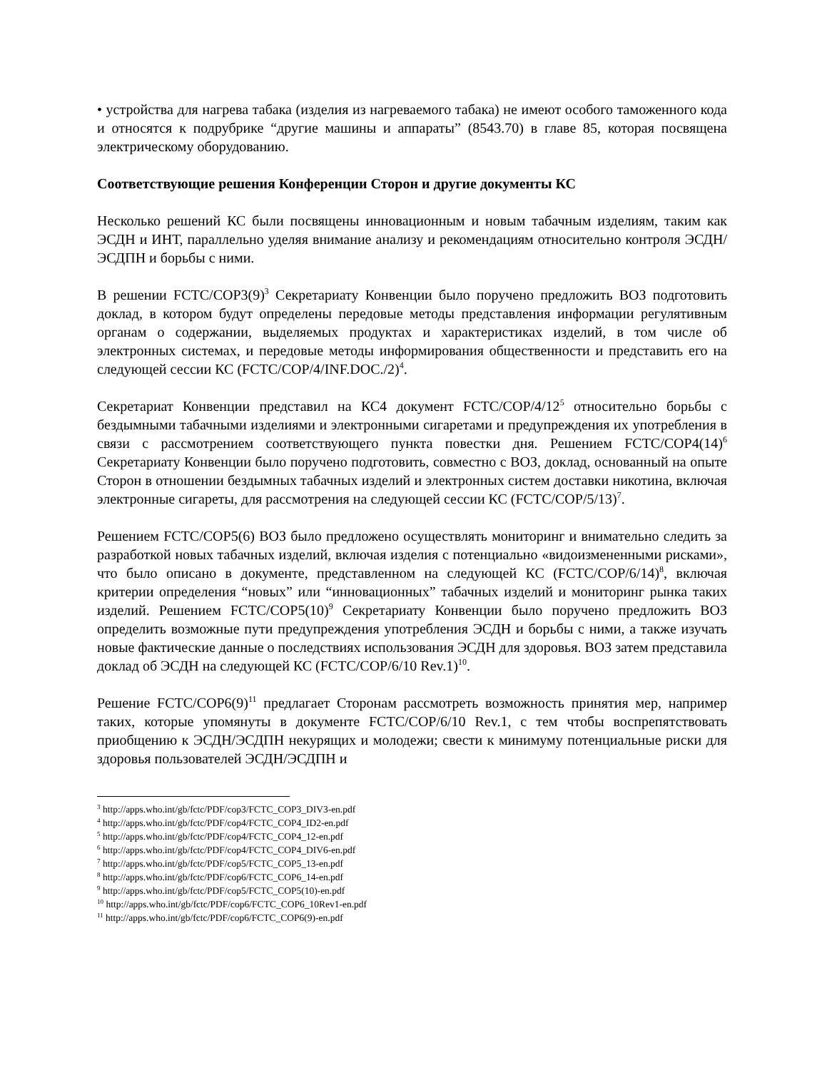• устройства для нагрева табака (изделия из нагреваемого табака) не имеют особого таможенного кода и относятся к подрубрике “другие машины и аппараты” (8543.70) в главе 85, которая посвящена электрическому оборудованию.
Соответствующие решения Конференции Сторон и другие документы КС
Несколько решений КС были посвящены инновационным и новым табачным изделиям, таким как ЭСДН и ИНТ, параллельно уделяя внимание анализу и рекомендациям относительно контроля ЭСДН/ЭСДПН и борьбы с ними.
В решении FCTC/COP3(9)<sup>3</sup> Секретариату Конвенции было поручено предложить ВОЗ подготовить доклад, в котором будут определены передовые методы представления информации регулятивным органам о содержании, выделяемых продуктах и характеристиках изделий, в том числе об электронных системах, и передовые методы информирования общественности и представить его на следующей сессии КС (FCTC/COP/4/INF.DOC./2)<sup>4</sup>.
Секретариат Конвенции представил на КС4 документ FCTC/COP/4/12<sup>5</sup> относительно борьбы с бездымными табачными изделиями и электронными сигаретами и предупреждения их употребления в связи с рассмотрением соответствующего пункта повестки дня. Решением FCTC/COP4(14)<sup>6</sup> Секретариату Конвенции было поручено подготовить, совместно с ВОЗ, доклад, основанный на опыте Сторон в отношении бездымных табачных изделий и электронных систем доставки никотина, включая электронные сигареты, для рассмотрения на следующей сессии КС (FCTC/COP/5/13)<sup>7</sup>.
Решением FCTC/COP5(6) ВОЗ было предложено осуществлять мониторинг и внимательно следить за разработкой новых табачных изделий, включая изделия с потенциально «видоизмененными рисками», что было описано в документе, представленном на следующей КС (FCTC/COP/6/14)<sup>8</sup>, включая критерии определения “новых” или “инновационных” табачных изделий и мониторинг рынка таких изделий. Решением FCTC/COP5(10)<sup>9</sup> Секретариату Конвенции было поручено предложить ВОЗ определить возможные пути предупреждения употребления ЭСДН и борьбы с ними, а также изучать новые фактические данные о последствиях использования ЭСДН для здоровья. ВОЗ затем представила доклад об ЭСДН на следующей КС (FCTC/COP/6/10 Rev.1)<sup>10</sup>.
Решение FCTC/COP6(9)<sup>11</sup> предлагает Сторонам рассмотреть возможность принятия мер, например таких, которые упомянуты в документе FCTC/COP/6/10 Rev.1, с тем чтобы воспрепятствовать приобщению к ЭСДН/ЭСДПН некурящих и молодежи; свести к минимуму потенциальные риски для здоровья пользователей ЭСДН/ЭСДПН и
<sup>3</sup> http://apps.who.int/gb/fctc/PDF/cop3/FCTC_COP3_DIV3-en.pdf
<sup>4</sup> http://apps.who.int/gb/fctc/PDF/cop4/FCTC_COP4_ID2-en.pdf
<sup>5</sup> http://apps.who.int/gb/fctc/PDF/cop4/FCTC_COP4_12-en.pdf
<sup>6</sup> http://apps.who.int/gb/fctc/PDF/cop4/FCTC_COP4_DIV6-en.pdf
<sup>7</sup> http://apps.who.int/gb/fctc/PDF/cop5/FCTC_COP5_13-en.pdf
<sup>8</sup> http://apps.who.int/gb/fctc/PDF/cop6/FCTC_COP6_14-en.pdf
<sup>9</sup> http://apps.who.int/gb/fctc/PDF/cop5/FCTC_COP5(10)-en.pdf
<sup>10</sup> http://apps.who.int/gb/fctc/PDF/cop6/FCTC_COP6_10Rev1-en.pdf
<sup>11</sup> http://apps.who.int/gb/fctc/PDF/cop6/FCTC_COP6(9)-en.pdf